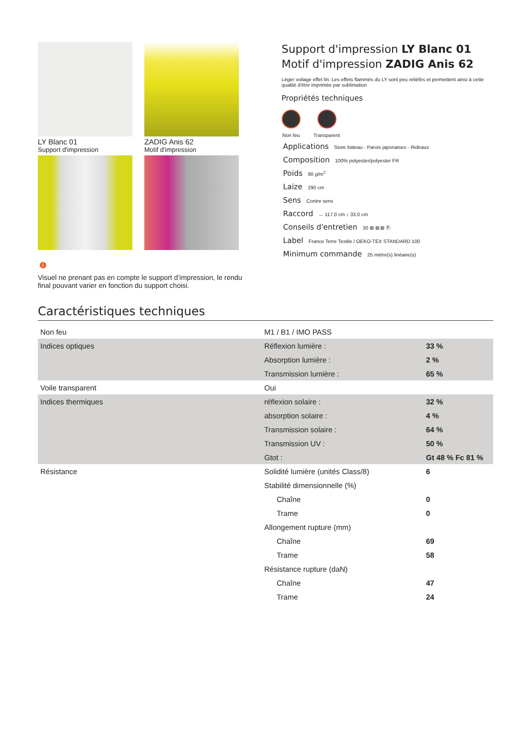LY Blanc 01
Support d'impression
ZADIG Anis 62
Motif d'impression
!
Visuel ne prenant pas en compte le support d’impression, le rendu final pouvant varier en fonction du support choisi.
Support d'impression LY Blanc 01
Motif d'impression ZADIG Anis 62
Léger voilage effet lin. Les effets flammés du LY sont peu reliéfés et permettent ainsi à cette qualité d'être imprimée par sublimation
Propriétés techniques
Non feu Transparent
Applications Store bateau - Parois japonaises - Rideaux
Composition 100% polyester/polyester FR
Poids 90 g/m<sup>2</sup>
Laize 290 cm
Sens Contre sens
Raccord ↔ 117.0 cm ↕ 33.0 cm
Conseils d'entretien 30 ⊠ ⊠ ⊠ Ⓟ
Label France Terre Textile / OEKO-TEX STANDARD 100
Minimum commande 25 mètre(s) linéaire(s)
Caractéristiques techniques
| Non feu | M1 / B1 / IMO PASS | |
| Indices optiques | Réflexion lumière : | 33 % |
| | Absorption lumière : | 2 % |
| | Transmission lumière : | 65 % |
| Voile transparent | Oui | |
| Indices thermiques | réflexion solaire : | 32 % |
| | absorption solaire : | 4 % |
| | Transmission solaire : | 64 % |
| | Transmission UV : | 50 % |
| | Gtot : | Gt 48 % Fc 81 % |
| Résistance | Solidité lumière (unités Class/8) | 6 |
| | Stabilité dimensionnelle (%) | |
| | Chaîne | 0 |
| | Trame | 0 |
| | Allongement rupture (mm) | |
| | Chaîne | 69 |
| | Trame | 58 |
| | Résistance rupture (daN) | |
| | Chaîne | 47 |
| | Trame | 24 |